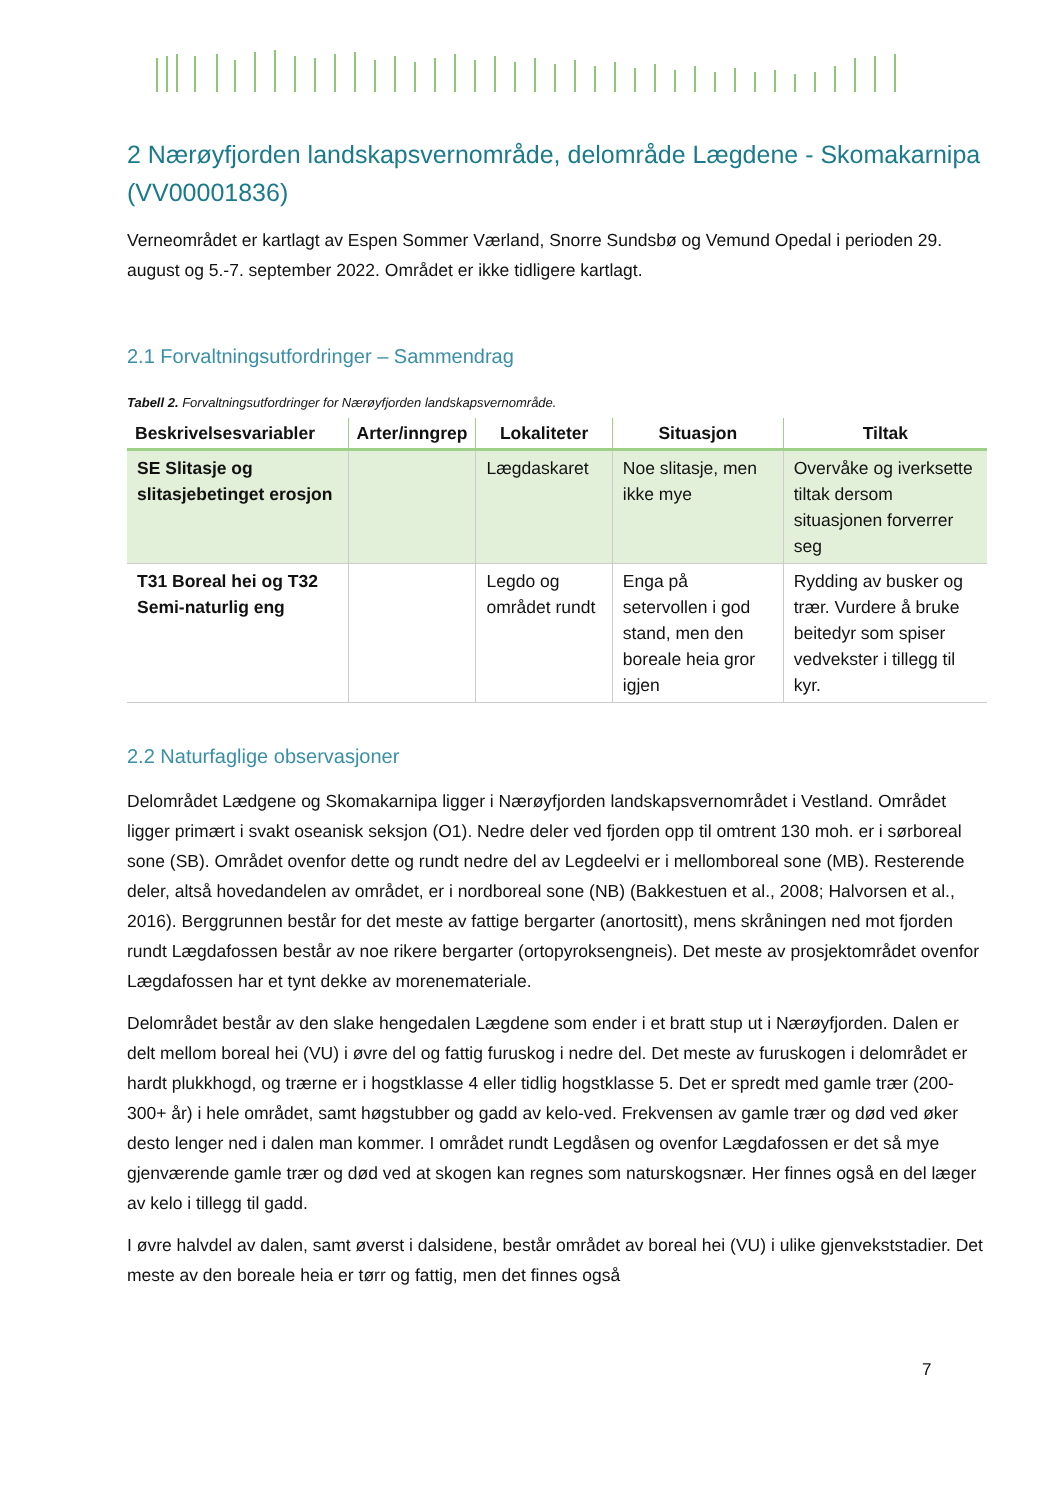2 Nærøyfjorden landskapsvernområde, delområde Lægdene - Skomakarnipa (VV00001836)
Verneområdet er kartlagt av Espen Sommer Værland, Snorre Sundsbø og Vemund Opedal i perioden 29. august og 5.-7. september 2022. Området er ikke tidligere kartlagt.
2.1 Forvaltningsutfordringer – Sammendrag
Tabell 2. Forvaltningsutfordringer for Nærøyfjorden landskapsvernområde.
| Beskrivelsesvariabler | Arter/inngrep | Lokaliteter | Situasjon | Tiltak |
| --- | --- | --- | --- | --- |
| SE Slitasje og slitasjebetinget erosjon | | Lægdaskaret | Noe slitasje, men ikke mye | Overvåke og iverksette tiltak dersom situasjonen forverrer seg |
| T31 Boreal hei og T32 Semi-naturlig eng | | Legdo og området rundt | Enga på setervollen i god stand, men den boreale heia gror igjen | Rydding av busker og trær. Vurdere å bruke beitedyr som spiser vedvekster i tillegg til kyr. |
2.2 Naturfaglige observasjoner
Delområdet Lædgene og Skomakarnipa ligger i Nærøyfjorden landskapsvernområdet i Vestland. Området ligger primært i svakt oseanisk seksjon (O1). Nedre deler ved fjorden opp til omtrent 130 moh. er i sørboreal sone (SB). Området ovenfor dette og rundt nedre del av Legdeelvi er i mellomboreal sone (MB). Resterende deler, altså hovedandelen av området, er i nordboreal sone (NB) (Bakkestuen et al., 2008; Halvorsen et al., 2016). Berggrunnen består for det meste av fattige bergarter (anortositt), mens skråningen ned mot fjorden rundt Lægdafossen består av noe rikere bergarter (ortopyroksengneis). Det meste av prosjektområdet ovenfor Lægdafossen har et tynt dekke av morenemateriale.
Delområdet består av den slake hengedalen Lægdene som ender i et bratt stup ut i Nærøyfjorden. Dalen er delt mellom boreal hei (VU) i øvre del og fattig furuskog i nedre del. Det meste av furuskogen i delområdet er hardt plukkhogd, og trærne er i hogstklasse 4 eller tidlig hogstklasse 5. Det er spredt med gamle trær (200-300+ år) i hele området, samt høgstubber og gadd av kelo-ved. Frekvensen av gamle trær og død ved øker desto lenger ned i dalen man kommer. I området rundt Legdåsen og ovenfor Lægdafossen er det så mye gjenværende gamle trær og død ved at skogen kan regnes som naturskogsnær. Her finnes også en del læger av kelo i tillegg til gadd.
I øvre halvdel av dalen, samt øverst i dalsidene, består området av boreal hei (VU) i ulike gjenvekststadier. Det meste av den boreale heia er tørr og fattig, men det finnes også
7